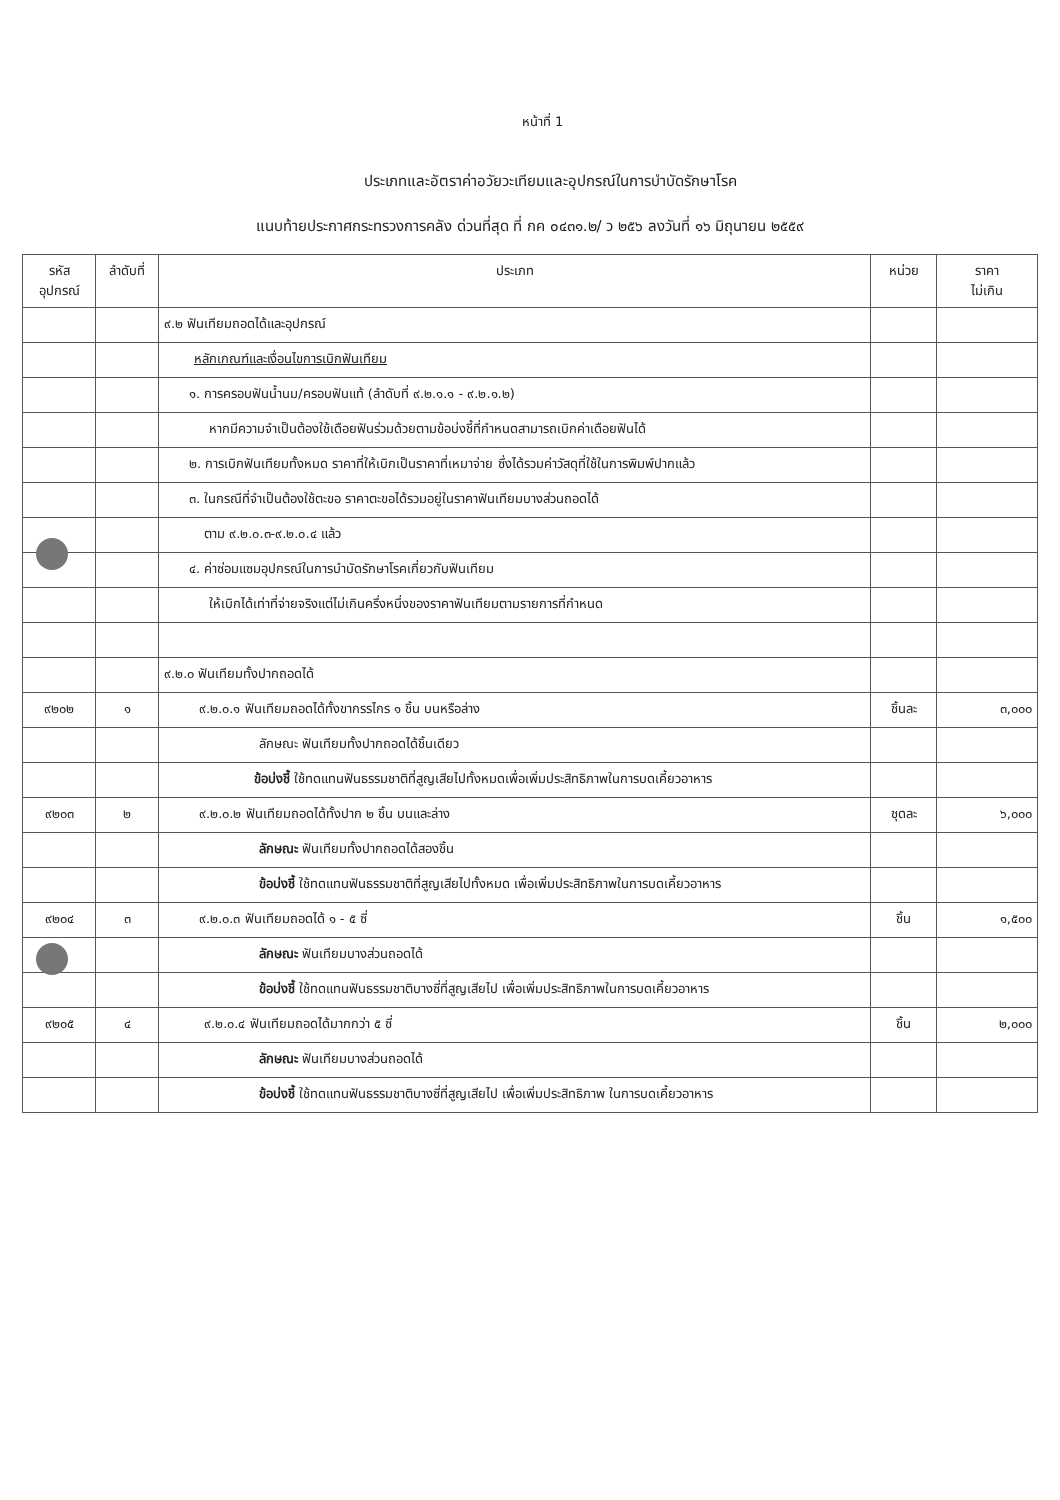หน้าที่ 1
ประเภทและอัตราค่าอวัยวะเทียมและอุปกรณ์ในการบำบัดรักษาโรค
แนบท้ายประกาศกระทรวงการคลัง ด่วนที่สุด ที่ กค ๐๔๓๑.๒/ ว ๒๕๖ ลงวันที่ ๑๖ มิถุนายน ๒๕๕๙
| รหัส อุปกรณ์ | ลำดับที่ | ประเภท | หน่วย | ราคา ไม่เกิน |
| --- | --- | --- | --- | --- |
| | | ๙.๒ ฟันเทียมถอดได้และอุปกรณ์ | | |
| | | หลักเกณฑ์และเงื่อนไขการเบิกฟันเทียม | | |
| | | ๑. การครอบฟันน้ำนม/ครอบฟันแท้ (ลำดับที่ ๙.๒.๑.๑ - ๙.๒.๑.๒) | | |
| | | หากมีความจำเป็นต้องใช้เดือยฟันร่วมด้วยตามข้อบ่งชี้ที่กำหนดสามารถเบิกค่าเดือยฟันได้ | | |
| | | ๒. การเบิกฟันเทียมทั้งหมด ราคาที่ให้เบิกเป็นราคาที่เหมาจ่าย ซึ่งได้รวมค่าวัสดุที่ใช้ในการพิมพ์ปากแล้ว | | |
| | | ๓. ในกรณีที่จำเป็นต้องใช้ตะขอ ราคาตะขอได้รวมอยู่ในราคาฟันเทียมบางส่วนถอดได้ | | |
| | | ตาม ๙.๒.๐.๓-๙.๒.๐.๔ แล้ว | | |
| | | ๔. ค่าซ่อมแซมอุปกรณ์ในการบำบัดรักษาโรคเกี่ยวกับฟันเทียม | | |
| | | ให้เบิกได้เท่าที่จ่ายจริงแต่ไม่เกินครึ่งหนึ่งของราคาฟันเทียมตามรายการที่กำหนด | | |
| | | ๙.๒.๐ ฟันเทียมทั้งปากถอดได้ | | |
| ๙๒๐๒ | ๑ | ๙.๒.๐.๑ ฟันเทียมถอดได้ทั้งขากรรไกร ๑ ชิ้น บนหรือล่าง | ชิ้นละ | ๓,๐๐๐ |
| | | ลักษณะ ฟันเทียมทั้งปากถอดได้ชิ้นเดียว | | |
| | | ข้อบ่งชี้ ใช้ทดแทนฟันธรรมชาติที่สูญเสียไปทั้งหมดเพื่อเพิ่มประสิทธิภาพในการบดเคี้ยวอาหาร | | |
| ๙๒๐๓ | ๒ | ๙.๒.๐.๒ ฟันเทียมถอดได้ทั้งปาก ๒ ชิ้น บนและล่าง | ชุดละ | ๖,๐๐๐ |
| | | ลักษณะ ฟันเทียมทั้งปากถอดได้สองชิ้น | | |
| | | ข้อบ่งชี้ ใช้ทดแทนฟันธรรมชาติที่สูญเสียไปทั้งหมด เพื่อเพิ่มประสิทธิภาพในการบดเคี้ยวอาหาร | | |
| ๙๒๐๔ | ๓ | ๙.๒.๐.๓ ฟันเทียมถอดได้ ๑ - ๕ ซี่ | ชิ้น | ๑,๕๐๐ |
| | | ลักษณะ ฟันเทียมบางส่วนถอดได้ | | |
| | | ข้อบ่งชี้ ใช้ทดแทนฟันธรรมชาติบางซี่ที่สูญเสียไป เพื่อเพิ่มประสิทธิภาพในการบดเคี้ยวอาหาร | | |
| ๙๒๐๕ | ๔ | ๙.๒.๐.๔ ฟันเทียมถอดได้มากกว่า ๕ ซี่ | ชิ้น | ๒,๐๐๐ |
| | | ลักษณะ ฟันเทียมบางส่วนถอดได้ | | |
| | | ข้อบ่งชี้ ใช้ทดแทนฟันธรรมชาติบางซี่ที่สูญเสียไป เพื่อเพิ่มประสิทธิภาพ ในการบดเคี้ยวอาหาร | | |